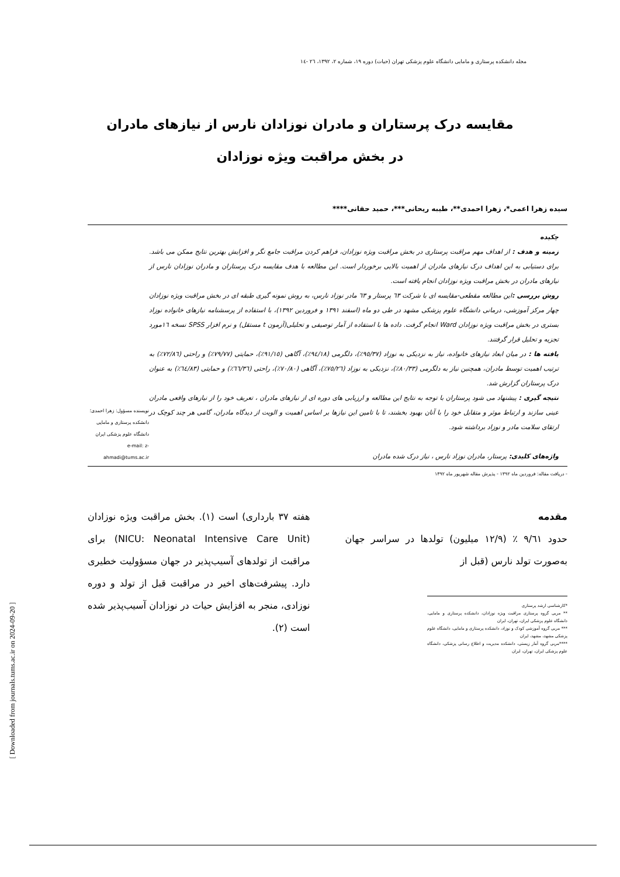مجله دانشکده پرستاری و مامایی دانشگاه علوم پزشکی تهران (حیات) دوره ۱۹، شماره ۲، ۱۳۹۲، ۲٦ -۱٤
مقایسه درک پرستاران و مادران نوزادان نارس از نیازهای مادران
در بخش مراقبت ویژه نوزادان
سیده زهرا اعمی*، زهرا احمدی**، طیبه ریحانی***، حمید حقانی****
چکیده
زمینه و هدف : از اهداف مهم مراقبت پرستاری در بخش مراقبت ویژه نوزادان، فراهم کردن مراقبت جامع نگر و افزایش بهترین نتایج ممکن می باشد. برای دستیابی به این اهداف درک نیازهای مادران از اهمیت بالایی برخوردار است. این مطالعه با هدف مقایسه درک پرستاران و مادران نوزادان نارس از نیازهای مادران در بخش مراقبت ویژه نوزادان انجام یافته است.
روش بررسی : این مطالعه مقطعی-مقایسه ای با شرکت ٦۳ پرستار و ٦۳ مادر نوزاد نارس، به روش نمونه گیری طبقه ای در بخش مراقبت ویژه نوزادان چهار مرکز آموزشی، درمانی دانشگاه علوم پزشکی مشهد در طی دو ماه (اسفند ۱۳۹۱ و فروردین ۱۳۹۲)، با استفاده از پرسشنامه نیازهای خانواده نوزاد بستری در بخش مراقبت ویژه نوزادان Ward انجام گرفت. داده ها با استفاده از آمار توصیفی و تحلیلی(آزمون t مستقل) و نرم افزار SPSS نسخه ۱٦مورد تجزیه و تحلیل قرار گرفتند.
یافته ها : در میان ابعاد نیازهای خانواده، نیاز به نزدیکی به نوزاد (۹٥/۳۷٪)، دلگرمی (۹٤/۱۸٪)، آگاهی (۹۱/۱٥٪)، حمایتی (۷۹/۷۷٪) و راحتی (۷۲/۸٦٪) به ترتیب اهمیت توسط مادران، همچنین نیاز به دلگرمی (۸۰/۳۳٪)، نزدیکی به نوزاد (۷٥/۲٦٪)، آگاهی (۷۰/۸۰٪)، راحتی (٦٦/۳٦٪) و حمایتی (٦٤/۸۳٪) به عنوان درک پرستاران گزارش شد.
نتیجه گیری : پیشنهاد می شود پرستاران با توجه به نتایج این مطالعه و ارزیابی های دوره ای از نیازهای مادران ، تعریف خود را از نیازهای واقعی مادران عینی سازند و ارتباط موثر و متقابل خود را با آنان بهبود بخشند، تا با تامین این نیازها بر اساس اهمیت و الویت از دیدگاه مادران، گامی هر چند کوچک در ارتقای سلامت مادر و نوزاد برداشته شود.
واژه‌های کلیدی: پرستار، مادران نوزاد نارس ، نیاز درک شده مادران
نویسنده مسؤول: زهرا احمدی؛ دانشکده پرستاری و مامایی دانشگاه علوم پزشکی ایران
e-mail: z-ahmadi@tums.ac.ir
- دریافت مقاله: فروردین ماه ۱۳۹۲ - پذیرش مقاله شهریور ماه ۱۳۹۲
مقدمه
حدود ۹/٦۱ ٪ (۱۲/۹ میلیون) تولدها در سراسر جهان به‌صورت تولد نارس (قبل از
*کارشناسی ارشد پرستاری
** مربی گروه پرستاری مراقبت ویژه نوزادان، دانشکده پرستاری و مامایی، دانشگاه علوم پزشکی ایران، تهران، ایران
*** مربی گروه آموزشی کودک و نوزاد، دانشکده پرستاری و مامایی، دانشگاه علوم پزشکی مشهد، مشهد، ایران
****مربی گروه آمار زیستی، دانشکده مدیریت و اطلاع رسانی پزشکی، دانشگاه علوم پزشکی ایران، تهران، ایران
هفته ۳۷ بارداری) است (۱). بخش مراقبت ویژه نوزادان (NICU: Neonatal Intensive Care Unit) برای مراقبت از تولدهای آسیب‌پذیر در جهان مسؤولیت خطیری دارد. پیشرفت‌های اخیر در مراقبت قبل از تولد و دوره نوزادی، منجر به افزایش حیات در نوزادان آسیب‌پذیر شده است (۲).
[ Downloaded from journals.tums.ac.ir on 2024-09-20 ]